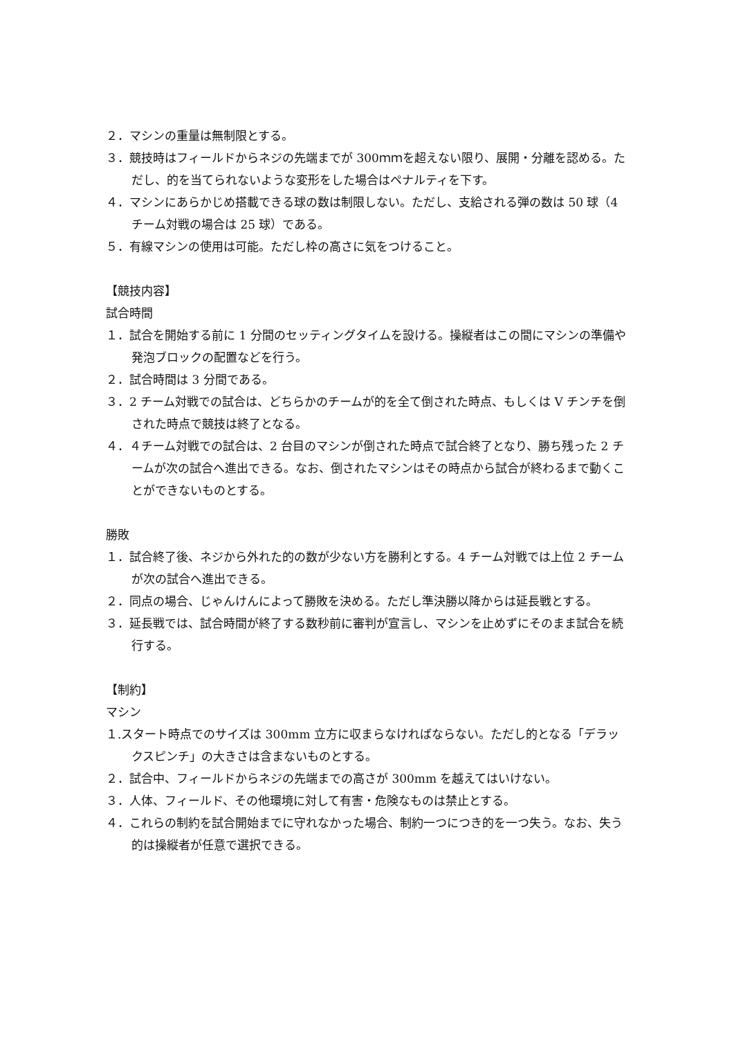２．マシンの重量は無制限とする。
３．競技時はフィールドからネジの先端までが 300ｍｍを超えない限り、展開・分離を認める。ただし、的を当てられないような変形をした場合はペナルティを下す。
４．マシンにあらかじめ搭載できる球の数は制限しない。ただし、支給される弾の数は 50 球（4 チーム対戦の場合は 25 球）である。
５．有線マシンの使用は可能。ただし枠の高さに気をつけること。
【競技内容】
試合時間
１．試合を開始する前に 1 分間のセッティングタイムを設ける。操縦者はこの間にマシンの準備や発泡ブロックの配置などを行う。
２．試合時間は 3 分間である。
３．2 チーム対戦での試合は、どちらかのチームが的を全て倒された時点、もしくは V チンチを倒された時点で競技は終了となる。
４．４チーム対戦での試合は、2 台目のマシンが倒された時点で試合終了となり、勝ち残った 2 チームが次の試合へ進出できる。なお、倒されたマシンはその時点から試合が終わるまで動くことができないものとする。
勝敗
１．試合終了後、ネジから外れた的の数が少ない方を勝利とする。4 チーム対戦では上位 2 チームが次の試合へ進出できる。
２．同点の場合、じゃんけんによって勝敗を決める。ただし準決勝以降からは延長戦とする。
３．延長戦では、試合時間が終了する数秒前に審判が宣言し、マシンを止めずにそのまま試合を続行する。
【制約】
マシン
１.スタート時点でのサイズは 300mm 立方に収まらなければならない。ただし的となる「デラックスピンチ」の大きさは含まないものとする。
２．試合中、フィールドからネジの先端までの高さが 300mm を越えてはいけない。
３．人体、フィールド、その他環境に対して有害・危険なものは禁止とする。
４．これらの制約を試合開始までに守れなかった場合、制約一つにつき的を一つ失う。なお、失う的は操縦者が任意で選択できる。